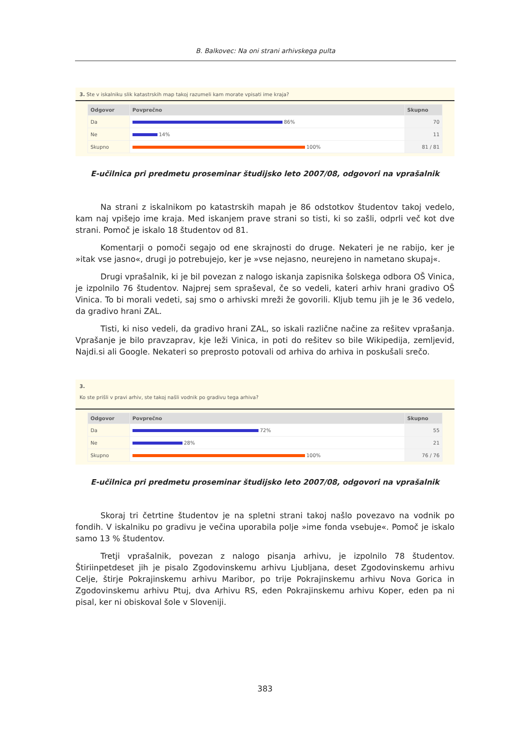B. Balkovec: Na oni strani arhivskega pulta
3. Ste v iskalniku slik katastrskih map takoj razumeli kam morate vpisati ime kraja?
| Odgovor | Povprečno | Skupno |
| --- | --- | --- |
| Da | 86% | 70 |
| Ne | 14% | 11 |
| Skupno | 100% | 81 / 81 |
E-učilnica pri predmetu proseminar študijsko leto 2007/08, odgovori na vprašalnik
Na strani z iskalnikom po katastrskih mapah je 86 odstotkov študentov takoj vedelo, kam naj vpišejo ime kraja. Med iskanjem prave strani so tisti, ki so zašli, odprli več kot dve strani. Pomoč je iskalo 18 študentov od 81.
Komentarji o pomoči segajo od ene skrajnosti do druge. Nekateri je ne rabijo, ker je »itak vse jasno«, drugi jo potrebujejo, ker je »vse nejasno, neurejeno in nametano skupaj«.
Drugi vprašalnik, ki je bil povezan z nalogo iskanja zapisnika šolskega odbora OŠ Vinica, je izpolnilo 76 študentov. Najprej sem spraševal, če so vedeli, kateri arhiv hrani gradivo OŠ Vinica. To bi morali vedeti, saj smo o arhivski mreži že govorili. Kljub temu jih je le 36 vedelo, da gradivo hrani ZAL.
Tisti, ki niso vedeli, da gradivo hrani ZAL, so iskali različne načine za rešitev vprašanja. Vprašanje je bilo pravzaprav, kje leži Vinica, in poti do rešitev so bile Wikipedija, zemljevid, Najdi.si ali Google. Nekateri so preprosto potovali od arhiva do arhiva in poskušali srečo.
3.
Ko ste prišli v pravi arhiv, ste takoj našli vodnik po gradivu tega arhiva?
| Odgovor | Povprečno | Skupno |
| --- | --- | --- |
| Da | 72% | 55 |
| Ne | 28% | 21 |
| Skupno | 100% | 76 / 76 |
E-učilnica pri predmetu proseminar študijsko leto 2007/08, odgovori na vprašalnik
Skoraj tri četrtine študentov je na spletni strani takoj našlo povezavo na vodnik po fondih. V iskalniku po gradivu je večina uporabila polje »ime fonda vsebuje«. Pomoč je iskalo samo 13 % študentov.
Tretji vprašalnik, povezan z nalogo pisanja arhivu, je izpolnilo 78 študentov. Štiriinpetdeset jih je pisalo Zgodovinskemu arhivu Ljubljana, deset Zgodovinskemu arhivu Celje, štirje Pokrajinskemu arhivu Maribor, po trije Pokrajinskemu arhivu Nova Gorica in Zgodovinskemu arhivu Ptuj, dva Arhivu RS, eden Pokrajinskemu arhivu Koper, eden pa ni pisal, ker ni obiskoval šole v Sloveniji.
383